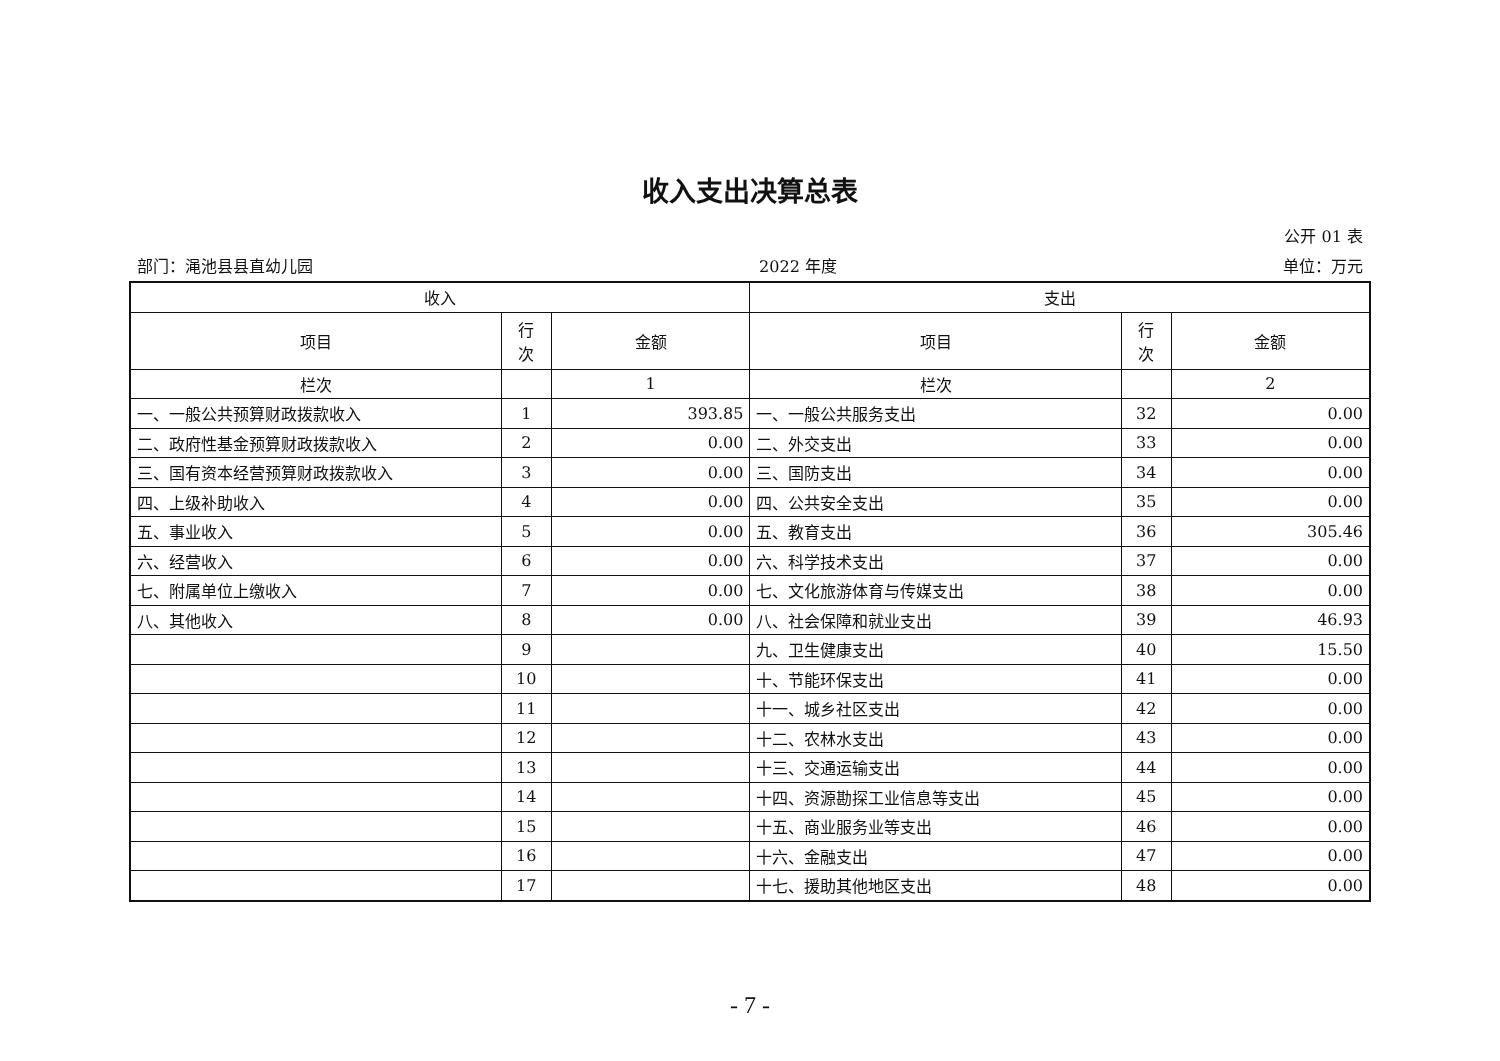收入支出决算总表
公开 01 表
部门：渑池县县直幼儿园 2022 年度 单位：万元
| 收入 | | | 支出 | | |
| --- | --- | --- | --- | --- | --- |
| 项目 | 行 次 | 金额 | 项目 | 行 次 | 金额 |
| 栏次 | | 1 | 栏次 | | 2 |
| 一、一般公共预算财政拨款收入 | 1 | 393.85 | 一、一般公共服务支出 | 32 | 0.00 |
| 二、政府性基金预算财政拨款收入 | 2 | 0.00 | 二、外交支出 | 33 | 0.00 |
| 三、国有资本经营预算财政拨款收入 | 3 | 0.00 | 三、国防支出 | 34 | 0.00 |
| 四、上级补助收入 | 4 | 0.00 | 四、公共安全支出 | 35 | 0.00 |
| 五、事业收入 | 5 | 0.00 | 五、教育支出 | 36 | 305.46 |
| 六、经营收入 | 6 | 0.00 | 六、科学技术支出 | 37 | 0.00 |
| 七、附属单位上缴收入 | 7 | 0.00 | 七、文化旅游体育与传媒支出 | 38 | 0.00 |
| 八、其他收入 | 8 | 0.00 | 八、社会保障和就业支出 | 39 | 46.93 |
| | 9 | | 九、卫生健康支出 | 40 | 15.50 |
| | 10 | | 十、节能环保支出 | 41 | 0.00 |
| | 11 | | 十一、城乡社区支出 | 42 | 0.00 |
| | 12 | | 十二、农林水支出 | 43 | 0.00 |
| | 13 | | 十三、交通运输支出 | 44 | 0.00 |
| | 14 | | 十四、资源勘探工业信息等支出 | 45 | 0.00 |
| | 15 | | 十五、商业服务业等支出 | 46 | 0.00 |
| | 16 | | 十六、金融支出 | 47 | 0.00 |
| | 17 | | 十七、援助其他地区支出 | 48 | 0.00 |
- 7 -